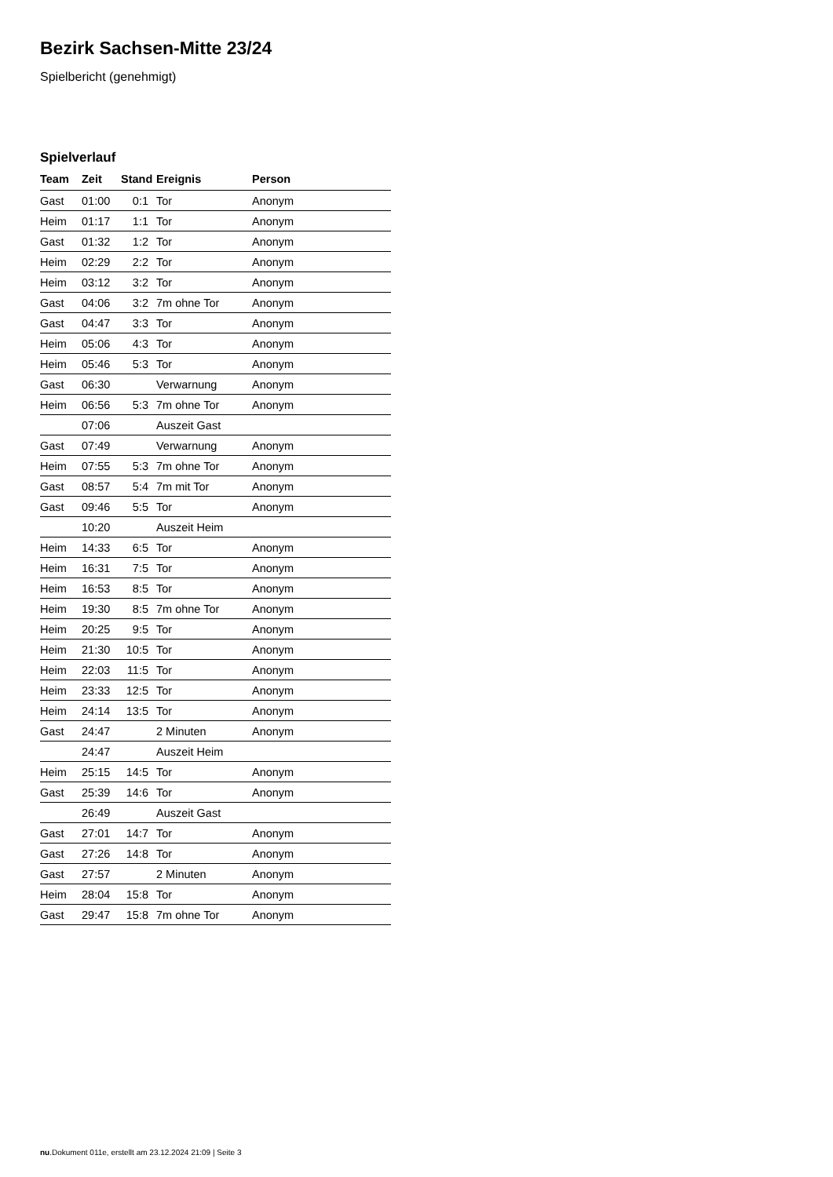Bezirk Sachsen-Mitte 23/24
Spielbericht (genehmigt)
Spielverlauf
| Team | Zeit | Stand | Ereignis | Person |
| --- | --- | --- | --- | --- |
| Gast | 01:00 | 0:1 | Tor | Anonym |
| Heim | 01:17 | 1:1 | Tor | Anonym |
| Gast | 01:32 | 1:2 | Tor | Anonym |
| Heim | 02:29 | 2:2 | Tor | Anonym |
| Heim | 03:12 | 3:2 | Tor | Anonym |
| Gast | 04:06 | 3:2 | 7m ohne Tor | Anonym |
| Gast | 04:47 | 3:3 | Tor | Anonym |
| Heim | 05:06 | 4:3 | Tor | Anonym |
| Heim | 05:46 | 5:3 | Tor | Anonym |
| Gast | 06:30 | | Verwarnung | Anonym |
| Heim | 06:56 | 5:3 | 7m ohne Tor | Anonym |
| | 07:06 | | Auszeit Gast | |
| Gast | 07:49 | | Verwarnung | Anonym |
| Heim | 07:55 | 5:3 | 7m ohne Tor | Anonym |
| Gast | 08:57 | 5:4 | 7m mit Tor | Anonym |
| Gast | 09:46 | 5:5 | Tor | Anonym |
| | 10:20 | | Auszeit Heim | |
| Heim | 14:33 | 6:5 | Tor | Anonym |
| Heim | 16:31 | 7:5 | Tor | Anonym |
| Heim | 16:53 | 8:5 | Tor | Anonym |
| Heim | 19:30 | 8:5 | 7m ohne Tor | Anonym |
| Heim | 20:25 | 9:5 | Tor | Anonym |
| Heim | 21:30 | 10:5 | Tor | Anonym |
| Heim | 22:03 | 11:5 | Tor | Anonym |
| Heim | 23:33 | 12:5 | Tor | Anonym |
| Heim | 24:14 | 13:5 | Tor | Anonym |
| Gast | 24:47 | | 2 Minuten | Anonym |
| | 24:47 | | Auszeit Heim | |
| Heim | 25:15 | 14:5 | Tor | Anonym |
| Gast | 25:39 | 14:6 | Tor | Anonym |
| | 26:49 | | Auszeit Gast | |
| Gast | 27:01 | 14:7 | Tor | Anonym |
| Gast | 27:26 | 14:8 | Tor | Anonym |
| Gast | 27:57 | | 2 Minuten | Anonym |
| Heim | 28:04 | 15:8 | Tor | Anonym |
| Gast | 29:47 | 15:8 | 7m ohne Tor | Anonym |
nu.Dokument 011e, erstellt am 23.12.2024 21:09 | Seite 3